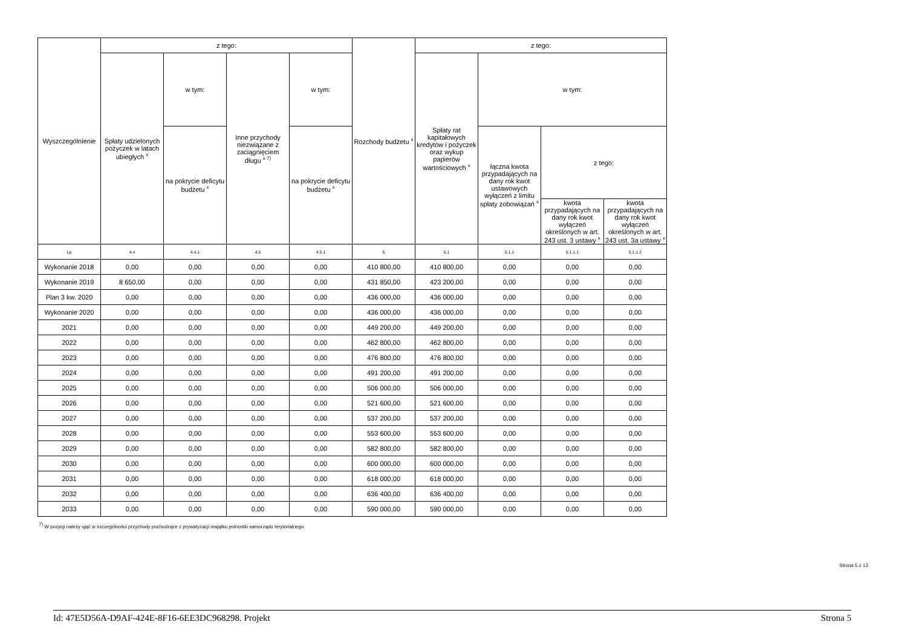| Wyszczególnienie | z tego: | | | | Rozchody budżetu <sup>x</sup> | z tego: | | | |
| --- | --- | --- | --- | --- | --- | --- | --- | --- | --- |
| | Spłaty udzielonych pożyczek w latach ubiegłych <sup>x</sup> | w tym: | Inne przychody niezwiązane z zaciągnięciem długu <sup>x 7)</sup> | w tym: | | Spłaty rat kapitałowych kredytów i pożyczek oraz wykup papierów wartościowych <sup>x</sup> | w tym: | | |
| | | na pokrycie deficytu budżetu <sup>x</sup> | | na pokrycie deficytu budżetu <sup>x</sup> | | | łączna kwota przypadających na dany rok kwot ustawowych wyłączeń z limitu spłaty zobowiązań <sup>x</sup> | z tego: | |
| | | | | | | | | kwota przypadających na dany rok kwot wyłączeń określonych w art. 243 ust. 3 ustawy <sup>x</sup> | kwota przypadających na dany rok kwot wyłączeń określonych w art. 243 ust. 3a ustawy <sup>x</sup> |
| Lp | 4.4 | 4.4.1 | 4.5 | 4.5.1 | 5 | 5.1 | 5.1.1 | 5.1.1.1 | 5.1.1.2 |
| Wykonanie 2018 | 0,00 | 0,00 | 0,00 | 0,00 | 410 800,00 | 410 800,00 | 0,00 | 0,00 | 0,00 |
| Wykonanie 2019 | 8 650,00 | 0,00 | 0,00 | 0,00 | 431 850,00 | 423 200,00 | 0,00 | 0,00 | 0,00 |
| Plan 3 kw. 2020 | 0,00 | 0,00 | 0,00 | 0,00 | 436 000,00 | 436 000,00 | 0,00 | 0,00 | 0,00 |
| Wykonanie 2020 | 0,00 | 0,00 | 0,00 | 0,00 | 436 000,00 | 436 000,00 | 0,00 | 0,00 | 0,00 |
| 2021 | 0,00 | 0,00 | 0,00 | 0,00 | 449 200,00 | 449 200,00 | 0,00 | 0,00 | 0,00 |
| 2022 | 0,00 | 0,00 | 0,00 | 0,00 | 462 800,00 | 462 800,00 | 0,00 | 0,00 | 0,00 |
| 2023 | 0,00 | 0,00 | 0,00 | 0,00 | 476 800,00 | 476 800,00 | 0,00 | 0,00 | 0,00 |
| 2024 | 0,00 | 0,00 | 0,00 | 0,00 | 491 200,00 | 491 200,00 | 0,00 | 0,00 | 0,00 |
| 2025 | 0,00 | 0,00 | 0,00 | 0,00 | 506 000,00 | 506 000,00 | 0,00 | 0,00 | 0,00 |
| 2026 | 0,00 | 0,00 | 0,00 | 0,00 | 521 600,00 | 521 600,00 | 0,00 | 0,00 | 0,00 |
| 2027 | 0,00 | 0,00 | 0,00 | 0,00 | 537 200,00 | 537 200,00 | 0,00 | 0,00 | 0,00 |
| 2028 | 0,00 | 0,00 | 0,00 | 0,00 | 553 600,00 | 553 600,00 | 0,00 | 0,00 | 0,00 |
| 2029 | 0,00 | 0,00 | 0,00 | 0,00 | 582 800,00 | 582 800,00 | 0,00 | 0,00 | 0,00 |
| 2030 | 0,00 | 0,00 | 0,00 | 0,00 | 600 000,00 | 600 000,00 | 0,00 | 0,00 | 0,00 |
| 2031 | 0,00 | 0,00 | 0,00 | 0,00 | 618 000,00 | 618 000,00 | 0,00 | 0,00 | 0,00 |
| 2032 | 0,00 | 0,00 | 0,00 | 0,00 | 636 400,00 | 636 400,00 | 0,00 | 0,00 | 0,00 |
| 2033 | 0,00 | 0,00 | 0,00 | 0,00 | 590 000,00 | 590 000,00 | 0,00 | 0,00 | 0,00 |
<sup>7)</sup> W pozycji należy ująć w szczególności przychody pochodzące z prywatyzacji majątku jednostki samorządu terytorialnego.
Strona 5 z 13
Id: 47E5D56A-D9AF-424E-8F16-6EE3DC968298. Projekt Strona 5